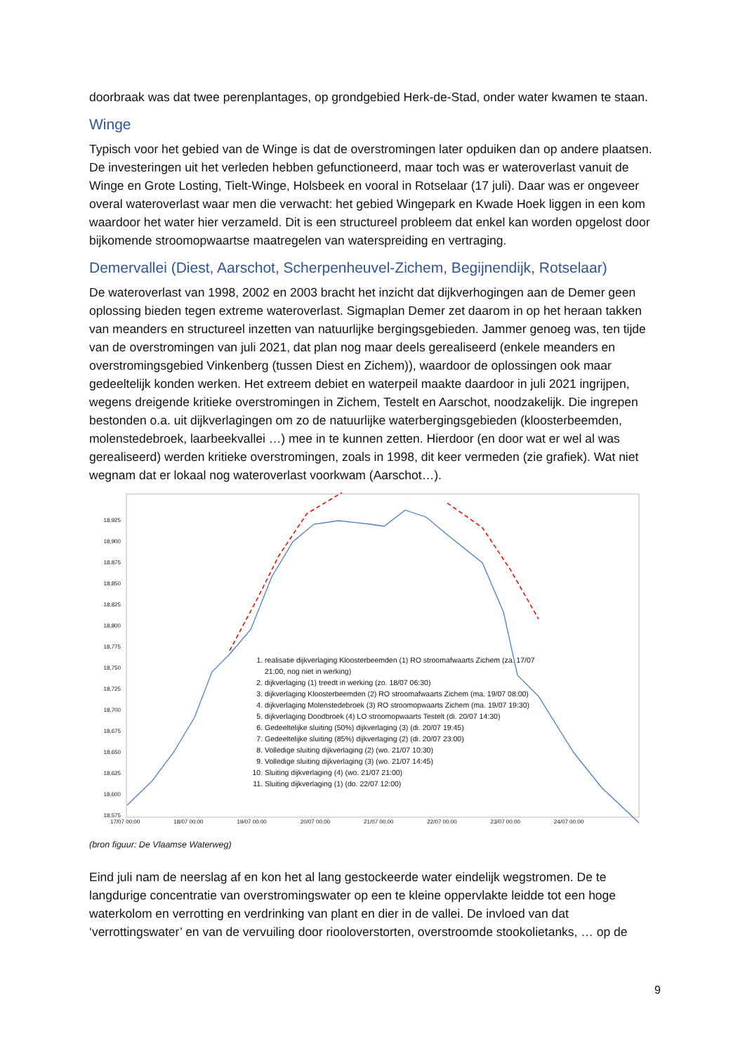doorbraak was dat twee perenplantages, op grondgebied Herk-de-Stad, onder water kwamen te staan.
Winge
Typisch voor het gebied van de Winge is dat de overstromingen later opduiken dan op andere plaatsen. De investeringen uit het verleden hebben gefunctioneerd, maar toch was er wateroverlast vanuit de Winge en Grote Losting, Tielt-Winge, Holsbeek en vooral in Rotselaar (17 juli). Daar was er ongeveer overal wateroverlast waar men die verwacht: het gebied Wingepark en Kwade Hoek liggen in een kom waardoor het water hier verzameld. Dit is een structureel probleem dat enkel kan worden opgelost door bijkomende stroomopwaartse maatregelen van waterspreiding en vertraging.
Demervallei (Diest, Aarschot, Scherpenheuvel-Zichem, Begijnendijk, Rotselaar)
De wateroverlast van 1998, 2002 en 2003 bracht het inzicht dat dijkverhogingen aan de Demer geen oplossing bieden tegen extreme wateroverlast. Sigmaplan Demer zet daarom in op het heraan takken van meanders en structureel inzetten van natuurlijke bergingsgebieden. Jammer genoeg was, ten tijde van de overstromingen van juli 2021, dat plan nog maar deels gerealiseerd (enkele meanders en overstromingsgebied Vinkenberg (tussen Diest en Zichem)), waardoor de oplossingen ook maar gedeeltelijk konden werken. Het extreem debiet en waterpeil maakte daardoor in juli 2021 ingrijpen, wegens dreigende kritieke overstromingen in Zichem, Testelt en Aarschot, noodzakelijk. Die ingrepen bestonden o.a. uit dijkverlagingen om zo de natuurlijke waterbergingsgebieden (kloosterbeemden, molenstedebroek, laarbeekvallei …) mee in te kunnen zetten. Hierdoor (en door wat er wel al was gerealiseerd) werden kritieke overstromingen, zoals in 1998, dit keer vermeden (zie grafiek). Wat niet wegnam dat er lokaal nog wateroverlast voorkwam (Aarschot…).
18,925
18,900
18,875
18,850
18,825
18,800
18,775
18,750
18,725
18,700
18,675
18,650
18,625
18,600
18,575
17/07 00:00 18/07 00:00 19/07 00:00 20/07 00:00 21/07 00:00 22/07 00:00 23/07 00:00 24/07 00:00
1. realisatie dijkverlaging Kloosterbeemden (1) RO stroomafwaarts Zichem (za. 17/07 21:00, nog niet in werking)
2. dijkverlaging (1) treedt in werking (zo. 18/07 06:30)
3. dijkverlaging Kloosterbeemden (2) RO stroomafwaarts Zichem (ma. 19/07 08:00)
4. dijkverlaging Molenstedebroek (3) RO stroomopwaarts Zichem (ma. 19/07 19:30)
5. dijkverlaging Doodbroek (4) LO stroomopwaarts Testelt (di. 20/07 14:30)
6. Gedeeltelijke sluiting (50%) dijkverlaging (3) (di. 20/07 19:45)
7. Gedeeltelijke sluiting (85%) dijkverlaging (2) (di. 20/07 23:00)
8. Volledige sluiting dijkverlaging (2) (wo. 21/07 10:30)
9. Volledige sluiting dijkverlaging (3) (wo. 21/07 14:45)
10. Sluiting dijkverlaging (4) (wo. 21/07 21:00)
11. Sluiting dijkverlaging (1) (do. 22/07 12:00)
(bron figuur: De Vlaamse Waterweg)
Eind juli nam de neerslag af en kon het al lang gestockeerde water eindelijk wegstromen. De te langdurige concentratie van overstromingswater op een te kleine oppervlakte leidde tot een hoge waterkolom en verrotting en verdrinking van plant en dier in de vallei. De invloed van dat ‘verrottingswater’ en van de vervuiling door riooloverstorten, overstroomde stookolietanks, … op de
9